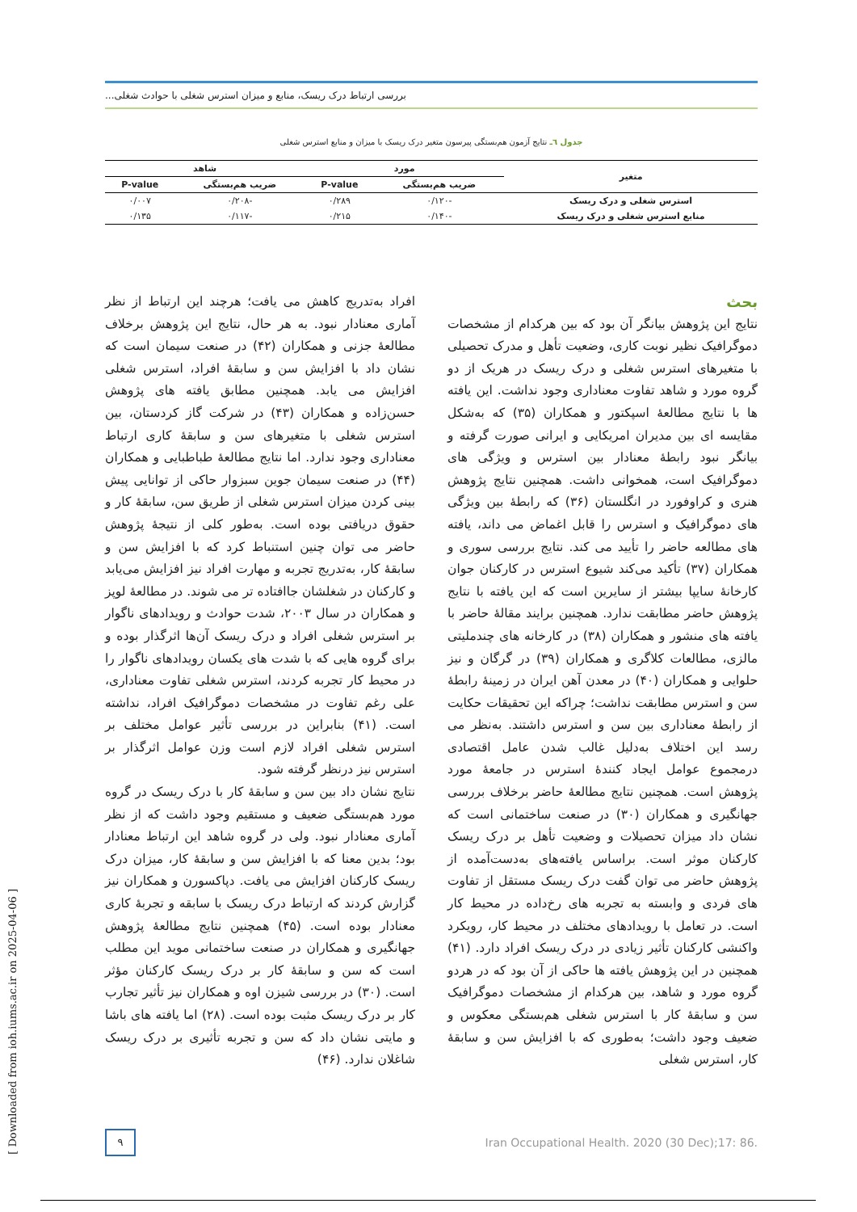بررسی ارتباط درک ریسک، منابع و میزان استرس شغلی با حوادث شغلی...
جدول ٦ـ نتایج آزمون هم‌بستگی پیرسون متغیر درک ریسک با میزان و منابع استرس شغلی
| متغیر | مورد | | شاهد | |
| --- | --- | --- | --- | --- |
| | ضریب هم‌بستگی | P-value | ضریب هم‌بستگی | P-value |
| استرس شغلی و درک ریسک | -۰/۱۲۰ | ۰/۲۸۹ | -۰/۲۰۸ | ۰/۰۰۷ |
| منابع استرس شغلی و درک ریسک | -۰/۱۴۰ | ۰/۲۱۵ | -۰/۱۱۷ | ۰/۱۳۵ |
بحث
نتایج این پژوهش بیانگر آن بود که بین هرکدام از مشخصات دموگرافیک نظیر نوبت کاری، وضعیت تأهل و مدرک تحصیلی با متغیرهای استرس شغلی و درک ریسک در هریک از دو گروه مورد و شاهد تفاوت معناداری وجود نداشت. این یافته ها با نتایج مطالعهٔ اسپکتور و همکاران (۳۵) که به‌شکل مقایسه ای بین مدیران امریکایی و ایرانی صورت گرفته و بیانگر نبود رابطهٔ معنادار بین استرس و ویژگی های دموگرافیک است، همخوانی داشت. همچنین نتایج پژوهش هنری و کراوفورد در انگلستان (۳۶) که رابطهٔ بین ویژگی های دموگرافیک و استرس را قابل اغماض می داند، یافته های مطالعه حاضر را تأیید می کند. نتایج بررسی سوری و همکاران (۳۷) تأکید می‌کند شیوع استرس در کارکنان جوان کارخانهٔ سایپا بیشتر از سایرین است که این یافته با نتایج پژوهش حاضر مطابقت ندارد. همچنین برایند مقالهٔ حاضر با یافته های منشور و همکاران (۳۸) در کارخانه های چندملیتی مالزی، مطالعات کلاگری و همکاران (۳۹) در گرگان و نیز حلوایی و همکاران (۴۰) در معدن آهن ایران در زمینهٔ رابطهٔ سن و استرس مطابقت نداشت؛ چراکه این تحقیقات حکایت از رابطهٔ معناداری بین سن و استرس داشتند. به‌نظر می رسد این اختلاف به‌دلیل غالب شدن عامل اقتصادی درمجموع عوامل ایجاد کنندهٔ استرس در جامعهٔ مورد پژوهش است. همچنین نتایج مطالعهٔ حاضر برخلاف بررسی جهانگیری و همکاران (۳۰) در صنعت ساختمانی است که نشان داد میزان تحصیلات و وضعیت تأهل بر درک ریسک کارکنان موثر است. براساس یافته‌های به‌دست‌آمده از پژوهش حاضر می توان گفت درک ریسک مستقل از تفاوت های فردی و وابسته به تجربه های رخ‌داده در محیط کار است. در تعامل با رویدادهای مختلف در محیط کار، رویکرد واکنشی کارکنان تأثیر زیادی در درک ریسک افراد دارد. (۴۱) همچنین در این پژوهش یافته ها حاکی از آن بود که در هردو گروه مورد و شاهد، بین هرکدام از مشخصات دموگرافیک سن و سابقهٔ کار با استرس شغلی هم‌بستگی معکوس و ضعیف وجود داشت؛ به‌طوری که با افزایش سن و سابقهٔ کار، استرس شغلی
افراد به‌تدریج کاهش می یافت؛ هرچند این ارتباط از نظر آماری معنادار نبود. به هر حال، نتایج این پژوهش برخلاف مطالعهٔ جزنی و همکاران (۴۲) در صنعت سیمان است که نشان داد با افزایش سن و سابقهٔ افراد، استرس شغلی افزایش می یابد. همچنین مطابق یافته های پژوهش حسن‌زاده و همکاران (۴۳) در شرکت گاز کردستان، بین استرس شغلی با متغیرهای سن و سابقهٔ کاری ارتباط معناداری وجود ندارد. اما نتایج مطالعهٔ طباطبایی و همکاران (۴۴) در صنعت سیمان جوین سبزوار حاکی از توانایی پیش بینی کردن میزان استرس شغلی از طریق سن، سابقهٔ کار و حقوق دریافتی بوده است. به‌طور کلی از نتیجهٔ پژوهش حاضر می توان چنین استنباط کرد که با افزایش سن و سابقهٔ کار، به‌تدریج تجربه و مهارت افراد نیز افزایش می‌یابد و کارکنان در شغلشان جاافتاده تر می شوند. در مطالعهٔ لوپز و همکاران در سال ۲۰۰۳، شدت حوادث و رویدادهای ناگوار بر استرس شغلی افراد و درک ریسک آن‌ها اثرگذار بوده و برای گروه هایی که با شدت های یکسان رویدادهای ناگوار را در محیط کار تجربه کردند، استرس شغلی تفاوت معناداری، علی رغم تفاوت در مشخصات دموگرافیک افراد، نداشته است. (۴۱) بنابراین در بررسی تأثیر عوامل مختلف بر استرس شغلی افراد لازم است وزن عوامل اثرگذار بر استرس نیز درنظر گرفته شود.
نتایج نشان داد بین سن و سابقهٔ کار با درک ریسک در گروه مورد هم‌بستگی ضعیف و مستقیم وجود داشت که از نظر آماری معنادار نبود. ولی در گروه شاهد این ارتباط معنادار بود؛ بدین معنا که با افزایش سن و سابقهٔ کار، میزان درک ریسک کارکنان افزایش می یافت. دپاکسورن و همکاران نیز گزارش کردند که ارتباط درک ریسک با سابقه و تجربهٔ کاری معنادار بوده است. (۴۵) همچنین نتایج مطالعهٔ پژوهش جهانگیری و همکاران در صنعت ساختمانی موید این مطلب است که سن و سابقهٔ کار بر درک ریسک کارکنان مؤثر است. (۳۰) در بررسی شیزن اوه و همکاران نیز تأثیر تجارب کار بر درک ریسک مثبت بوده است. (۲۸) اما یافته های باشا و مایتی نشان داد که سن و تجربه تأثیری بر درک ریسک شاغلان ندارد. (۴۶)
۹
Iran Occupational Health. 2020 (30 Dec);17: 86.
[ Downloaded from ioh.iums.ac.ir on 2025-04-06 ]